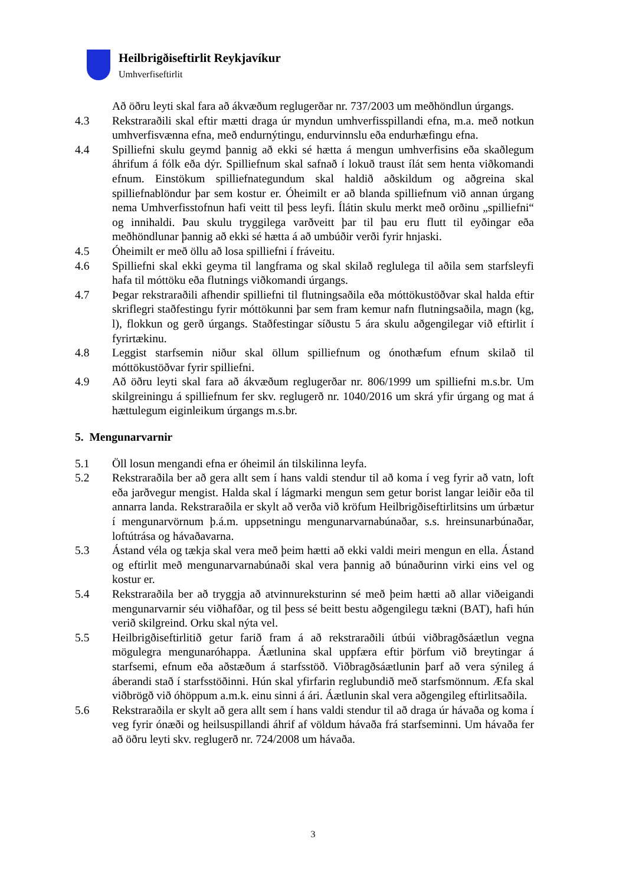Heilbrigðiseftirlit Reykjavíkur
Umhverfiseftirlit
Að öðru leyti skal fara að ákvæðum reglugerðar nr. 737/2003 um meðhöndlun úrgangs.
4.3 Rekstraraðili skal eftir mætti draga úr myndun umhverfisspillandi efna, m.a. með notkun umhverfisvænna efna, með endurnýtingu, endurvinnslu eða endurhæfingu efna.
4.4 Spilliefni skulu geymd þannig að ekki sé hætta á mengun umhverfisins eða skaðlegum áhrifum á fólk eða dýr. Spilliefnum skal safnað í lokuð traust ílát sem henta viðkomandi efnum. Einstökum spilliefnategundum skal haldið aðskildum og aðgreina skal spilliefnablöndur þar sem kostur er. Óheimilt er að blanda spilliefnum við annan úrgang nema Umhverfisstofnun hafi veitt til þess leyfi. Ílátin skulu merkt með orðinu „spilliefni“ og innihaldi. Þau skulu tryggilega varðveitt þar til þau eru flutt til eyðingar eða meðhöndlunar þannig að ekki sé hætta á að umbúðir verði fyrir hnjaski.
4.5 Óheimilt er með öllu að losa spilliefni í fráveitu.
4.6 Spilliefni skal ekki geyma til langframa og skal skilað reglulega til aðila sem starfsleyfi hafa til móttöku eða flutnings viðkomandi úrgangs.
4.7 Þegar rekstraraðili afhendir spilliefni til flutningsaðila eða móttökustöðvar skal halda eftir skriflegri staðfestingu fyrir móttökunni þar sem fram kemur nafn flutningsaðila, magn (kg, l), flokkun og gerð úrgangs. Staðfestingar síðustu 5 ára skulu aðgengilegar við eftirlit í fyrirtækinu.
4.8 Leggist starfsemin niður skal öllum spilliefnum og ónothæfum efnum skilað til móttökustöðvar fyrir spilliefni.
4.9 Að öðru leyti skal fara að ákvæðum reglugerðar nr. 806/1999 um spilliefni m.s.br. Um skilgreiningu á spilliefnum fer skv. reglugerð nr. 1040/2016 um skrá yfir úrgang og mat á hættulegum eiginleikum úrgangs m.s.br.
5. Mengunarvarnir
5.1 Öll losun mengandi efna er óheimil án tilskilinna leyfa.
5.2 Rekstraraðila ber að gera allt sem í hans valdi stendur til að koma í veg fyrir að vatn, loft eða jarðvegur mengist. Halda skal í lágmarki mengun sem getur borist langar leiðir eða til annarra landa. Rekstraraðila er skylt að verða við kröfum Heilbrigðiseftirlitsins um úrbætur í mengunarvörnum þ.á.m. uppsetningu mengunarvarnabúnaðar, s.s. hreinsunarbúnaðar, loftútrása og hávaðavarna.
5.3 Ástand véla og tækja skal vera með þeim hætti að ekki valdi meiri mengun en ella. Ástand og eftirlit með mengunarvarnabúnaði skal vera þannig að búnaðurinn virki eins vel og kostur er.
5.4 Rekstraraðila ber að tryggja að atvinnureksturinn sé með þeim hætti að allar viðeigandi mengunarvarnir séu viðhafðar, og til þess sé beitt bestu aðgengilegu tækni (BAT), hafi hún verið skilgreind. Orku skal nýta vel.
5.5 Heilbrigðiseftirlitið getur farið fram á að rekstraraðili útbúi viðbragðsáætlun vegna mögulegra mengunaróhappa. Áætlunina skal uppfæra eftir þörfum við breytingar á starfsemi, efnum eða aðstæðum á starfsstöð. Viðbragðsáætlunin þarf að vera sýnileg á áberandi stað í starfsstöðinni. Hún skal yfirfarin reglubundið með starfsmönnum. Æfa skal viðbrögð við óhöppum a.m.k. einu sinni á ári. Áætlunin skal vera aðgengileg eftirlitsaðila.
5.6 Rekstraraðila er skylt að gera allt sem í hans valdi stendur til að draga úr hávaða og koma í veg fyrir ónæði og heilsuspillandi áhrif af völdum hávaða frá starfseminni. Um hávaða fer að öðru leyti skv. reglugerð nr. 724/2008 um hávaða.
3